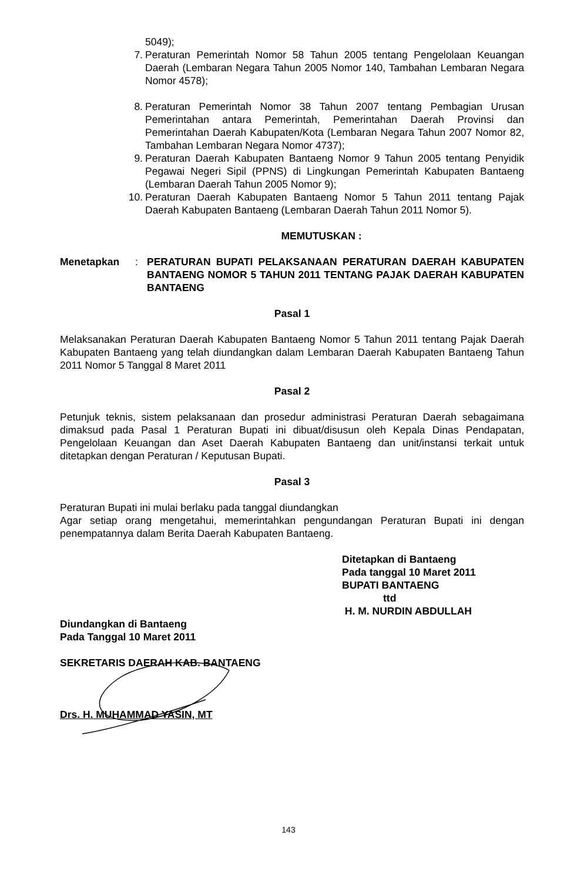5049);
7. Peraturan Pemerintah Nomor 58 Tahun 2005 tentang Pengelolaan Keuangan Daerah (Lembaran Negara Tahun 2005 Nomor 140, Tambahan Lembaran Negara Nomor 4578);
8. Peraturan Pemerintah Nomor 38 Tahun 2007 tentang Pembagian Urusan Pemerintahan antara Pemerintah, Pemerintahan Daerah Provinsi dan Pemerintahan Daerah Kabupaten/Kota (Lembaran Negara Tahun 2007 Nomor 82, Tambahan Lembaran Negara Nomor 4737);
9. Peraturan Daerah Kabupaten Bantaeng Nomor 9 Tahun 2005 tentang Penyidik Pegawai Negeri Sipil (PPNS) di Lingkungan Pemerintah Kabupaten Bantaeng (Lembaran Daerah Tahun 2005 Nomor 9);
10. Peraturan Daerah Kabupaten Bantaeng Nomor 5 Tahun 2011 tentang Pajak Daerah Kabupaten Bantaeng (Lembaran Daerah Tahun 2011 Nomor 5).
MEMUTUSKAN :
Menetapkan: PERATURAN BUPATI PELAKSANAAN PERATURAN DAERAH KABUPATEN BANTAENG NOMOR 5 TAHUN 2011 TENTANG PAJAK DAERAH KABUPATEN BANTAENG
Pasal 1
Melaksanakan Peraturan Daerah Kabupaten Bantaeng Nomor 5 Tahun 2011 tentang Pajak Daerah Kabupaten Bantaeng yang telah diundangkan dalam Lembaran Daerah Kabupaten Bantaeng Tahun 2011 Nomor 5 Tanggal 8 Maret 2011
Pasal 2
Petunjuk teknis, sistem pelaksanaan dan prosedur administrasi Peraturan Daerah sebagaimana dimaksud pada Pasal 1 Peraturan Bupati ini dibuat/disusun oleh Kepala Dinas Pendapatan, Pengelolaan Keuangan dan Aset Daerah Kabupaten Bantaeng dan unit/instansi terkait untuk ditetapkan dengan Peraturan / Keputusan Bupati.
Pasal 3
Peraturan Bupati ini mulai berlaku pada tanggal diundangkan
Agar setiap orang mengetahui, memerintahkan pengundangan Peraturan Bupati ini dengan penempatannya dalam Berita Daerah Kabupaten Bantaeng.
Ditetapkan di Bantaeng
Pada tanggal 10 Maret 2011
BUPATI BANTAENG
ttd
H. M. NURDIN ABDULLAH
Diundangkan di Bantaeng
Pada Tanggal 10 Maret 2011
SEKRETARIS DAERAH KAB. BANTAENG
Drs. H. MUHAMMAD YASIN, MT
143